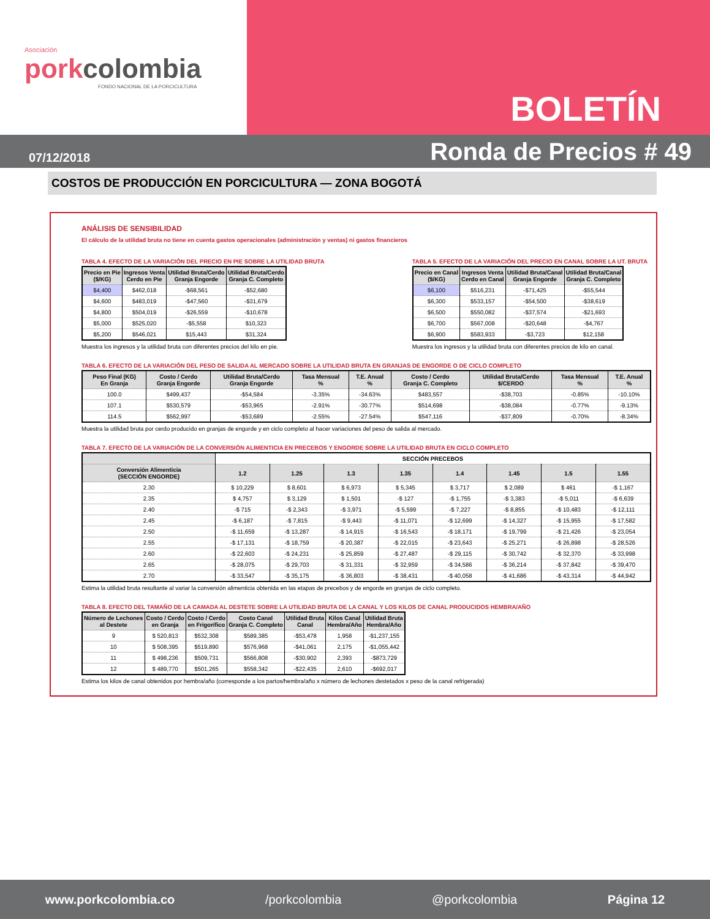Asociación
porkcolombia
FONDO NACIONAL DE LA PORCICULTURA
BOLETÍN
07/12/2018 Ronda de Precios # 49
COSTOS DE PRODUCCIÓN EN PORCICULTURA — ZONA BOGOTÁ
ANÁLISIS DE SENSIBILIDAD
El cálculo de la utilidad bruta no tiene en cuenta gastos operacionales (administración y ventas) ni gastos financieros
TABLA 4. EFECTO DE LA VARIACIÓN DEL PRECIO EN PIE SOBRE LA UTILIDAD BRUTA
| Precio en Pie ($/KG) | Ingresos Venta Cerdo en Pie | Utilidad Bruta/Cerdo Granja Engorde | Utilidad Bruta/Cerdo Granja C. Completo |
| --- | --- | --- | --- |
| $4,400 | $462,018 | -$68,561 | -$52,680 |
| $4,600 | $483,019 | -$47,560 | -$31,679 |
| $4,800 | $504,019 | -$26,559 | -$10,678 |
| $5,000 | $525,020 | -$5,558 | $10,323 |
| $5,200 | $546,021 | $15,443 | $31,324 |
Muestra los ingresos y la utilidad bruta con diferentes precios del kilo en pie.
TABLA 5. EFECTO DE LA VARIACIÓN DEL PRECIO EN CANAL SOBRE LA UT. BRUTA
| Precio en Canal ($/KG) | Ingresos Venta Cerdo en Canal | Utilidad Bruta/Canal Granja Engorde | Utilidad Bruta/Canal Granja C. Completo |
| --- | --- | --- | --- |
| $6,100 | $516,231 | -$71,425 | -$55,544 |
| $6,300 | $533,157 | -$54,500 | -$38,619 |
| $6,500 | $550,082 | -$37,574 | -$21,693 |
| $6,700 | $567,008 | -$20,648 | -$4,767 |
| $6,900 | $583,933 | -$3,723 | $12,158 |
Muestra los ingresos y la utilidad bruta con diferentes precios de kilo en canal.
TABLA 6. EFECTO DE LA VARIACIÓN DEL PESO DE SALIDA AL MERCADO SOBRE LA UTILIDAD BRUTA EN GRANJAS DE ENGORDE O DE CICLO COMPLETO
| Peso Final (KG) En Granja | Costo / Cerdo Granja Engorde | Utilidad Bruta/Cerdo Granja Engorde | Tasa Mensual % | T.E. Anual % | Costo / Cerdo Granja C. Completo | Utilidad Bruta/Cerdo $/CERDO | Tasa Mensual % | T.E. Anual % |
| --- | --- | --- | --- | --- | --- | --- | --- | --- |
| 100.0 | $499,437 | -$54,584 | -3.35% | -34.63% | $483,557 | -$38,703 | -0.85% | -10.10% |
| 107.1 | $530,579 | -$53,965 | -2.91% | -30.77% | $514,698 | -$38,084 | -0.77% | -9.13% |
| 114.5 | $562,997 | -$53,689 | -2.55% | -27.54% | $547,116 | -$37,809 | -0.70% | -8.34% |
Muestra la utilidad bruta por cerdo producido en granjas de engorde y en ciclo completo al hacer variaciones del peso de salida al mercado.
TABLA 7. EFECTO DE LA VARIACIÓN DE LA CONVERSIÓN ALIMENTICIA EN PRECEBOS Y ENGORDE SOBRE LA UTILIDAD BRUTA EN CICLO COMPLETO
| | SECCIÓN PRECEBOS | | | | | | | |
| --- | --- | --- | --- | --- | --- | --- | --- | --- |
| Conversión Alimenticia (SECCIÓN ENGORDE) | 1.2 | 1.25 | 1.3 | 1.35 | 1.4 | 1.45 | 1.5 | 1.55 |
| 2.30 | $ 10,229 | $ 8,601 | $ 6,973 | $ 5,345 | $ 3,717 | $ 2,089 | $ 461 | -$ 1,167 |
| 2.35 | $ 4,757 | $ 3,129 | $ 1,501 | -$ 127 | -$ 1,755 | -$ 3,383 | -$ 5,011 | -$ 6,639 |
| 2.40 | -$ 715 | -$ 2,343 | -$ 3,971 | -$ 5,599 | -$ 7,227 | -$ 8,855 | -$ 10,483 | -$ 12,111 |
| 2.45 | -$ 6,187 | -$ 7,815 | -$ 9,443 | -$ 11,071 | -$ 12,699 | -$ 14,327 | -$ 15,955 | -$ 17,582 |
| 2.50 | -$ 11,659 | -$ 13,287 | -$ 14,915 | -$ 16,543 | -$ 18,171 | -$ 19,799 | -$ 21,426 | -$ 23,054 |
| 2.55 | -$ 17,131 | -$ 18,759 | -$ 20,387 | -$ 22,015 | -$ 23,643 | -$ 25,271 | -$ 26,898 | -$ 28,526 |
| 2.60 | -$ 22,603 | -$ 24,231 | -$ 25,859 | -$ 27,487 | -$ 29,115 | -$ 30,742 | -$ 32,370 | -$ 33,998 |
| 2.65 | -$ 28,075 | -$ 29,703 | -$ 31,331 | -$ 32,959 | -$ 34,586 | -$ 36,214 | -$ 37,842 | -$ 39,470 |
| 2.70 | -$ 33,547 | -$ 35,175 | -$ 36,803 | -$ 38,431 | -$ 40,058 | -$ 41,686 | -$ 43,314 | -$ 44,942 |
Estima la utilidad bruta resultante al variar la conversión alimenticia obtenida en las etapas de precebos y de engorde en granjas de ciclo completo.
TABLA 8. EFECTO DEL TAMAÑO DE LA CAMADA AL DESTETE SOBRE LA UTILIDAD BRUTA DE LA CANAL Y LOS KILOS DE CANAL PRODUCIDOS HEMBRA/AÑO
| Número de Lechones al Destete | Costo / Cerdo en Granja | Costo / Cerdo en Frigorífico | Costo Canal Granja C. Completo | Utilidad Bruta Canal | Kilos Canal Hembra/Año | Utilidad Bruta Hembra/Año |
| --- | --- | --- | --- | --- | --- | --- |
| 9 | $ 520,813 | $532,308 | $589,385 | -$53,478 | 1,958 | -$1,237,155 |
| 10 | $ 508,395 | $519,890 | $576,968 | -$41,061 | 2,175 | -$1,055,442 |
| 11 | $ 498,236 | $509,731 | $566,808 | -$30,902 | 2,393 | -$873,729 |
| 12 | $ 489,770 | $501,265 | $558,342 | -$22,435 | 2,610 | -$692,017 |
Estima los kilos de canal obtenidos por hembra/año (corresponde a los partos/hembra/año x número de lechones destetados x peso de la canal refrigerada)
www.porkcolombia.co /porkcolombia @porkcolombia Página 12